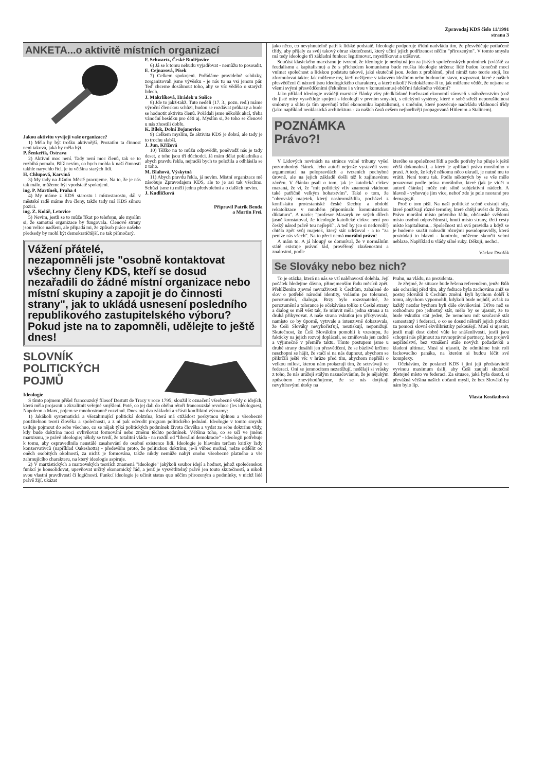Zpravodaj KDS číslo 11/1991
strana 3
ANKETA...o aktivitě místních organizací
Jakou aktivitu vyvíjejí vaše organizace?
1) Měla by být trošku aktivnější. Prozatím ta činnost není taková, jaká by měla být.
P. Šenkeřík, Ostrava
2) Aktivní moc není. Tady není moc členů, tak se to rozbíhá pomalu. Blíž nevím, co bych mohla k naší činnosti takhle narychlo říci, je tu většina starých lidí.
H. Chlupová, Karviná
3) My tady na Jižním Městě pracujeme. Na to, že je nás tak málo, můžeme být vpodstatě spokojeni.
ing. P. Martínek, Praha 4
4) My máme z KDS starostu i místostarostu, dál v městské radě máme dva členy, takže tady má KDS silnou pozici.
ing. Z. Kolář, Letovice
5) Nevím, jestli se to může říkat po telefonu, ale myslím si, že samotná organizace by fungovala. Členové strany jsou velice nadšeni, ale připadá mi, že způsob práce našeho předsedy by mohl být demokratičtější, ne tak přímočarý.
F. Schwartz, České Budějovice
6) Já se k tomu nebudu vyjadřovat - nemůžu to posoudit.
E. Cejnarová, Písek
7) Celkem spokojeni. Pořádáme pravidelně schůzky, zorganizovali jsme vývěsku - je nás tu na vsi jenom pár. Teď chceme dosáhnout toho, aby se víc vědělo o starých lidech.
J. Makrlíková, Hrádek u Sušice
8) Jde to jakž-takž. Tuto neděli (17. 3., pozn. red.) máme výroční členskou schůzi, budou se rozdávat průkazy a bude se hodnotit aktivita členů. Pořádali jsme několik akcí, třeba vánoční besídku pro děti aj. Myslím si, že toho se členové u nás zhostili dobře.
K. Bílek, Dolní Bojanovice
9) Celkem myslím, že aktivita KDS je dobrá, ale tady je to trochu slabší.
J. Jun, Křížová
10) Těžko na to můžu odpovědít, poněvadž nás je tady deset, z toho jsou tři důchodci. Já mám dělat pokladníka a abych pravdu řekla, nejradši bych to položila a odhlásila se z toho.
M. Blahová, Výskytná
11) Abych pravdu řekla, já nevím. Místní organizace mě zásobuje Zpravodajem KDS, ale to je asi tak všechno. Schůzi jsme tu měli jednu předvolební a o dalších nevím.
J. Kudlíčková
Připravil Patrik Benda
a Martin Frei.
Vážení přátelé,
nezapomněli jste "osobně kontaktovat všechny členy KDS, kteří se dosud nezařadili do žádné místní organizace nebo místní skupiny a zapojit je do činnosti strany", jak to ukládá usnesení posledního republikového zastupitelského výboru?
Pokud jste na to zapomněli, udělejte to ještě dnes!
SLOVNÍK
POLITICKÝCH
POJMŮ
Ideologie
S tímto pojmem přišel francouzský filosof Destutt de Tracy v roce 1795; sloužil k označení všeobecné vědy o idejích, která měla projasnit a zkvalitnit veřejné smýšlení. Poté, co jej dali do oběhu rétoři francouzské revoluce (les idéologues), Napoleon a Marx, pojem se mnohostranně rozvinul. Dnes má dva základní a zčásti konfliktní významy:
1) Jakákoli systematická a všezahrnující politická doktrína, která má ctižádost poskytnou úplnou a všeobecně použitelnou teorii člověka a společnosti, a z ní pak odvodit program politického jednání. Ideologie v tomto smyslu usiluje pojmout do sebe všechno, co se nějak týká politických podmínek života člověka a vydat ze sebe doktrínu vždy, kdy bude doktrína moci ovlivňovat formování nebo změnu těchto podmínek. Většina toho, co se učí ve jménu marxismu, je právě ideologie; někdy se tvrdí, že totalitní vláda - na rozdíl od "liberální demokracie" - ideologii potřebuje k tomu, aby ospravedlnila neustálé zasahování do osobní existence lidí. Ideologie je hlavním terčem kritiky řady konzervativců (například Oakeshotta) - především proto, že politickou doktrínu, je-li vůbec možná, nelze oddělit od oněch osobitých okolností, za nichž je formována, takže nikdy nemůže nabýt onoho všeobecně platného a vše zahrnujícího charakteru, na který ideologie aspiruje.
2) V marxistických a marxovských teoriích znamená "ideologie" jakýkoli soubor idejí a hodnot, jehož společenskou funkcí je konsolidovat, upevňovat určitý ekonomický řád, a jenž je vysvětlitelný právě jen touto skutečností, a nikoli svou vlastní pravdivostí či logičností. Funkcí ideologie je učinit status quo něčím přirozeným a podmínky, v nichž lidé právě žijí, ukázat
jako něco, co nevyhnutelně patří k lidské podstatě. Ideologie podporuje třídní nadvládu tím, že přesvědčuje potlačené třídy, aby přijaly za svůj takový obraz skutečnosti, který učiní jejich podřízenost něčím "přirozeným". V tomto smyslu má tedy ideologie tři základní funkce: legitimovat, mystifikovat a utěšovat.
Součást klasického marxismu je tvrzení, že ideologie je nezbytná jen za jistých společenských podmínek (zvláště za feudalismu a kapitalismu) a že s příchodem komunismu bude rouška ideologie stržena: lidé budou konečně moci vnímat společnost a lidskou podstatu takové, jaké skutečně jsou. Jeden z problémů, před nimiž tato teorie stojí, lze zformulovat takto: Jak můžeme my, kteří nežijeme v takovém ideálním nebo budoucím stavu, rozpoznat, které z našich přesvědčení či názorů jsou ideologického charakteru, a které nikoli? Nedokážeme-li to, jak můžeme vědět, že nejsme se všemi svými přesvědčeními (řekněme i s vírou v komunismus) oběťmi falešného vědomí?
Jako příklad ideologie uvádějí marxisté články víry předkládané buržoazní ekonomií zároveň s náboženstvím (což do jisté míry vysvětluje spojení s ideologií v prvním smyslu), s etickými systémy, které v sobě střeží neporušitelnost smlouvy a slibu (a tím upevňují tržní ekonomiku kapitalismu), s uměním, které posvěcuje nadvládu vládnoucí třídy (jako například neoklasická architektura - za našich časů ovšem nejhorlivěji propagovaná Hitlerem a Stalinem).
POZNÁMKA
Právo?!
V Lidových novinách na stránce volné tribuny vyšel pozoruhodný článek. Jeho autoři nejenže vystavěli svou argumentaci na polopravdách a tvrzeních pochybné úrovně, ale na jejich základě došli též k zajímavému závěru. V článku psali o tom, jak je katolická církev mazaná, že ví, že "mít politický vliv znamená vládnout také patřičně velkým bohatstvím". Také o tom, že "obrovský majetek, který nashromáždila, pocházel z konfiskátu protestantské české šlechty a období rekatolizace v mnohém připomínalo komunistickou diktaturu". A navíc: "profesor Masaryk ve svých dílech jasně konstatoval, že ideologie katolické církve není pro český národ právě tou nejlepší". A teď by (co si nedovolí!) chtěla zpět svůj majetek, který stát udržoval - a to "za peníze nás všech". Na to přeci nemá morální právo!
A mám to. A já hloupý se domníval, že v normálním státě existuje právní řád, prověřený zkušenostmi a znalostmi, podle
kterého se společnost řídí a podle potřeby ho piluje k ještě větší dokonalosti, a který je aplikací práva morálního v praxi. A tedy, že když někomu něco ukradl, je nutné mu to vrátit. Není tomu tak. Podle některých by se vše mělo posuzovat podle práva morálního, které (jak je vidět u autorů článku) může mít silně subjektivní nádech. A hlavně - vyhovuje jim více, neboť zde je pole neorané pro demagogii.
Proč o tom píši. Na naší politické scéně existují síly, které používají různé termíny, které chtějí uvést do života. Právo morální místo právního řádu, občanské svědomí místo osobní odpovědnosti, hnutí místo strany, třetí cesty místo kapitalismu... Společnost má svá pravidla a když se je budeme snažit nahradit různými pseudopravidly, která postrádají to hlavní - kontrolu, můžeme skončit velmi neblaze. Například u vlády silné ruky. Děkuji, nechci.
Václav Dvořák
Se Slováky nebo bez nich?
To je otázka, která na nás se vší naléhavostí dolehla. Její počátek hledejme dávno, přinejmenším řadu měsíců zpět. Přehlížením zjevné nevraživosti k Čechům, zabalené do slov o potřebě národní identity, voláním po toleranci, porozumění, dialogu. Brzy bylo rozeznatelné, že porozumění a tolerance je očekávána toliko z České strany a dialog se měl vést tak, že mluvit měla jedna strana a ta druhá přikyvovat. A naše strana vskutku jen přikyvovala, namísto co by úporně, vytrvale a intenzivně dokazovala, že Češi Slováky nevykořisťují, neutiskují, neponižují. Skutečnost, že Češi Slovákům pomohli k vzestupu, že fakticky na jejich rozvoj dopláceli, se zmiňovala jen cudně a výjimečně v přemíře taktu. Tímto postupem jsme u druhé strany dosáhli jen přesvědčení, že se bázlivě krčíme neschopni se hájit, že stačí si na nás dupnout, abychom se přikrčili ještě víc v hrůze před tím, abychom nepřišli o velkou milost, kterou nám prokazují tím, že setrvávají ve federaci. Oni se jemnocitem nezatěžují, nedělají si vrásky z toho, že nás urážejí stálým naznačováním, že je nějakým způsobem znevýhodňujeme, že se nás dotýkají nevybíravými útoky na
Prahu, na vládu, na prezidenta.
Je zřejmé, že situace bude řešena referendem, jenže Bůh nás ochraňuj před tím, aby fedrace byla zachována aniž se postoj Slováků k Čechům změní. Byli bychom dobří k tomu, abychom vypomohli, kdykoli bude nejhůř, avšak za každý nezdar bychom byli dále obviňováni. Dříve než se rozhodnou pro jednotný stát, mělo by se ujasnit, že to bude vskutku stát jeden, že nemohou mít současně stát samostatný i federaci, o co se dosud někteří jejich politici za pomoci slovní ekvilibristiky pokoušejí. Musí si ujasnit, jestli mají dost dobré vůle ke snášenlivosti, jestli jsou schopni nás přijmout za rovnoprávné partnery, bez projevů nepřátelství, bez vznášení stále nových požadavků a kladení ultimat. Musí si ujasnit, že odmítáme hrát roli fackovacího panáka, na kterém si budou léčit své komplexy.
Očekávám, že poslanci KDS i jiní její představitelé vyvinou maximum úsilí, aby Češi zaujali skutečně důstojné místo ve federaci. Za situace, jaká byla dosud, si převážná většina našich občanů myslí, že bez Slováků by nám bylo líp.
Vlasta Kostkubová